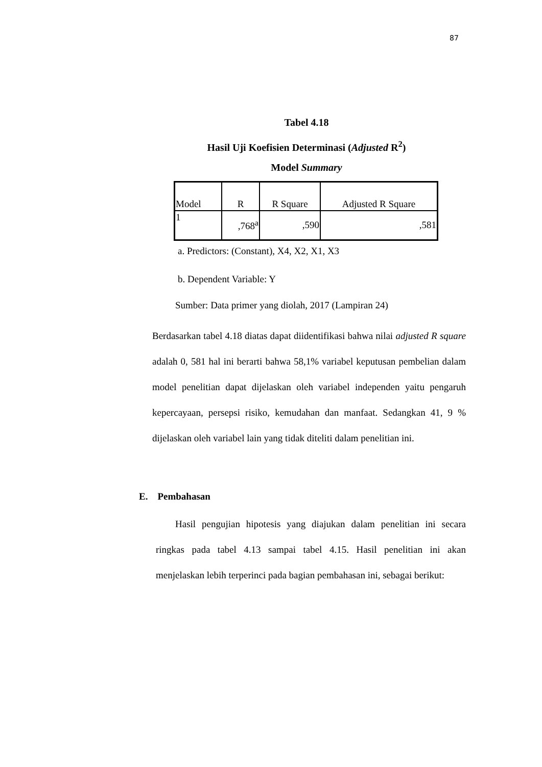87
Tabel 4.18
Hasil Uji Koefisien Determinasi (Adjusted R<sup>2</sup>)
Model Summary
| Model | R | R Square | Adjusted R Square |
| --- | --- | --- | --- |
| 1 | ,768<sup>a</sup> | ,590 | ,581 |
a. Predictors: (Constant), X4, X2, X1, X3
b. Dependent Variable: Y
Sumber: Data primer yang diolah, 2017 (Lampiran 24)
Berdasarkan tabel 4.18 diatas dapat diidentifikasi bahwa nilai adjusted R square adalah 0, 581 hal ini berarti bahwa 58,1% variabel keputusan pembelian dalam model penelitian dapat dijelaskan oleh variabel independen yaitu pengaruh kepercayaan, persepsi risiko, kemudahan dan manfaat. Sedangkan 41, 9 % dijelaskan oleh variabel lain yang tidak diteliti dalam penelitian ini.
E. Pembahasan
Hasil pengujian hipotesis yang diajukan dalam penelitian ini secara ringkas pada tabel 4.13 sampai tabel 4.15. Hasil penelitian ini akan menjelaskan lebih terperinci pada bagian pembahasan ini, sebagai berikut: